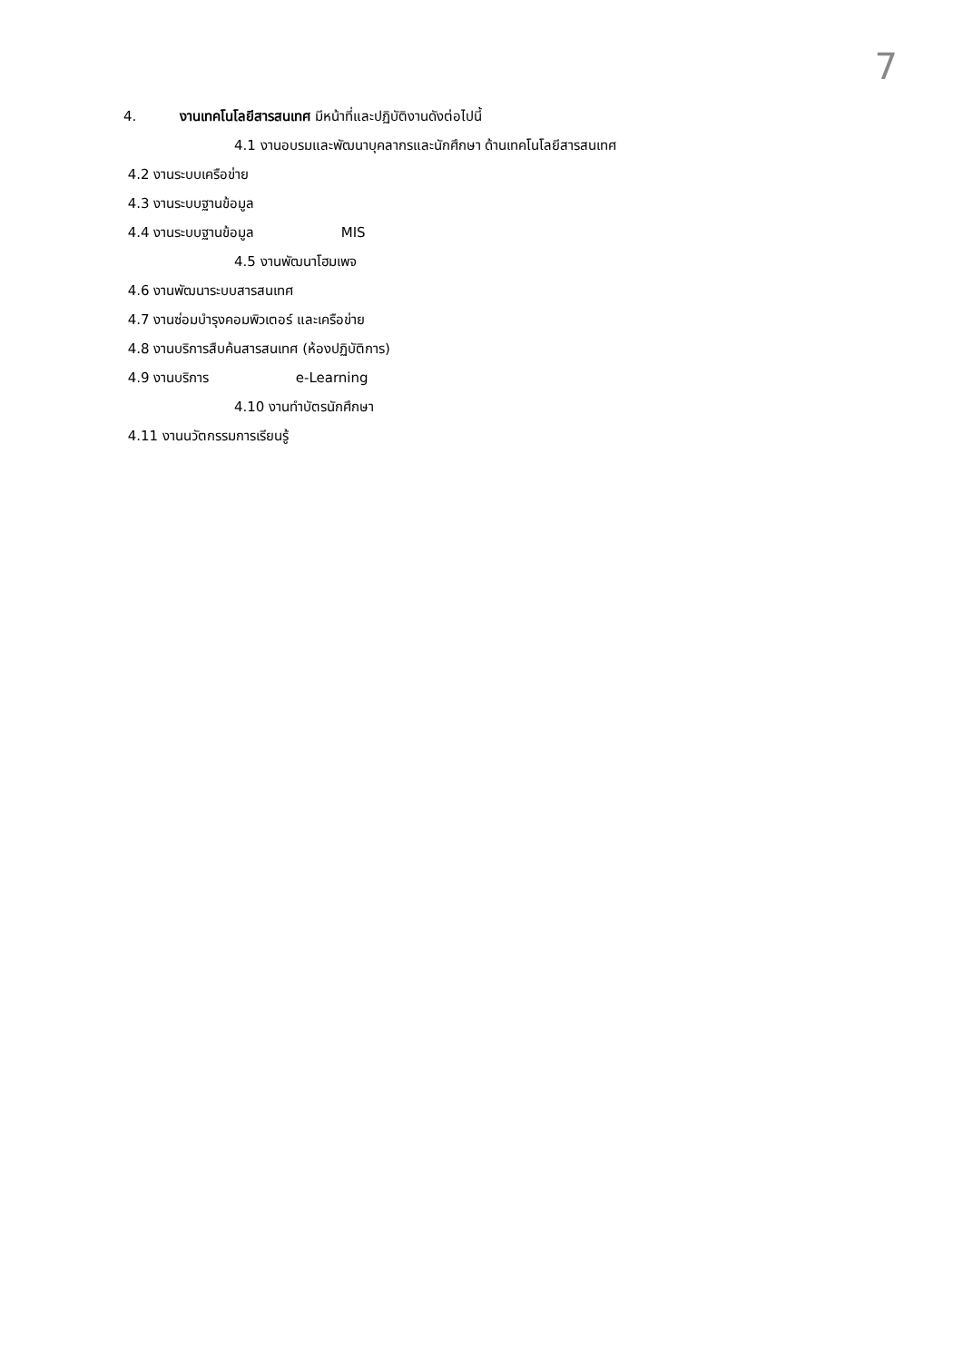7
4. งานเทคโนโลยีสารสนเทศ มีหน้าที่และปฏิบัติงานดังต่อไปนี้
4.1 งานอบรมและพัฒนาบุคลากรและนักศึกษา ด้านเทคโนโลยีสารสนเทศ
4.2 งานระบบเครือข่าย
4.3 งานระบบฐานข้อมูล
4.4 งานระบบฐานข้อมูล MIS
4.5 งานพัฒนาโฮมเพจ
4.6 งานพัฒนาระบบสารสนเทศ
4.7 งานซ่อมบำรุงคอมพิวเตอร์ และเครือข่าย
4.8 งานบริการสืบค้นสารสนเทศ (ห้องปฏิบัติการ)
4.9 งานบริการ e-Learning
4.10 งานทำบัตรนักศึกษา
4.11 งานนวัตกรรมการเรียนรู้